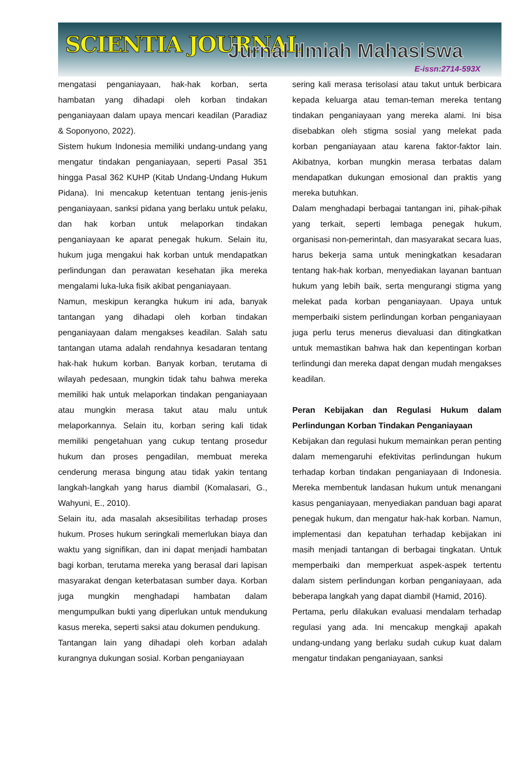SCIENTIA JOURNAL Jurnal Ilmiah Mahasiswa
E-issn:2714-593X
mengatasi penganiayaan, hak-hak korban, serta hambatan yang dihadapi oleh korban tindakan penganiayaan dalam upaya mencari keadilan (Paradiaz & Soponyono, 2022).
Sistem hukum Indonesia memiliki undang-undang yang mengatur tindakan penganiayaan, seperti Pasal 351 hingga Pasal 362 KUHP (Kitab Undang-Undang Hukum Pidana). Ini mencakup ketentuan tentang jenis-jenis penganiayaan, sanksi pidana yang berlaku untuk pelaku, dan hak korban untuk melaporkan tindakan penganiayaan ke aparat penegak hukum. Selain itu, hukum juga mengakui hak korban untuk mendapatkan perlindungan dan perawatan kesehatan jika mereka mengalami luka-luka fisik akibat penganiayaan.
Namun, meskipun kerangka hukum ini ada, banyak tantangan yang dihadapi oleh korban tindakan penganiayaan dalam mengakses keadilan. Salah satu tantangan utama adalah rendahnya kesadaran tentang hak-hak hukum korban. Banyak korban, terutama di wilayah pedesaan, mungkin tidak tahu bahwa mereka memiliki hak untuk melaporkan tindakan penganiayaan atau mungkin merasa takut atau malu untuk melaporkannya. Selain itu, korban sering kali tidak memiliki pengetahuan yang cukup tentang prosedur hukum dan proses pengadilan, membuat mereka cenderung merasa bingung atau tidak yakin tentang langkah-langkah yang harus diambil (Komalasari, G., Wahyuni, E., 2010).
Selain itu, ada masalah aksesibilitas terhadap proses hukum. Proses hukum seringkali memerlukan biaya dan waktu yang signifikan, dan ini dapat menjadi hambatan bagi korban, terutama mereka yang berasal dari lapisan masyarakat dengan keterbatasan sumber daya. Korban juga mungkin menghadapi hambatan dalam mengumpulkan bukti yang diperlukan untuk mendukung kasus mereka, seperti saksi atau dokumen pendukung.
Tantangan lain yang dihadapi oleh korban adalah kurangnya dukungan sosial. Korban penganiayaan
sering kali merasa terisolasi atau takut untuk berbicara kepada keluarga atau teman-teman mereka tentang tindakan penganiayaan yang mereka alami. Ini bisa disebabkan oleh stigma sosial yang melekat pada korban penganiayaan atau karena faktor-faktor lain. Akibatnya, korban mungkin merasa terbatas dalam mendapatkan dukungan emosional dan praktis yang mereka butuhkan.
Dalam menghadapi berbagai tantangan ini, pihak-pihak yang terkait, seperti lembaga penegak hukum, organisasi non-pemerintah, dan masyarakat secara luas, harus bekerja sama untuk meningkatkan kesadaran tentang hak-hak korban, menyediakan layanan bantuan hukum yang lebih baik, serta mengurangi stigma yang melekat pada korban penganiayaan. Upaya untuk memperbaiki sistem perlindungan korban penganiayaan juga perlu terus menerus dievaluasi dan ditingkatkan untuk memastikan bahwa hak dan kepentingan korban terlindungi dan mereka dapat dengan mudah mengakses keadilan.
Peran Kebijakan dan Regulasi Hukum dalam Perlindungan Korban Tindakan Penganiayaan
Kebijakan dan regulasi hukum memainkan peran penting dalam memengaruhi efektivitas perlindungan hukum terhadap korban tindakan penganiayaan di Indonesia. Mereka membentuk landasan hukum untuk menangani kasus penganiayaan, menyediakan panduan bagi aparat penegak hukum, dan mengatur hak-hak korban. Namun, implementasi dan kepatuhan terhadap kebijakan ini masih menjadi tantangan di berbagai tingkatan. Untuk memperbaiki dan memperkuat aspek-aspek tertentu dalam sistem perlindungan korban penganiayaan, ada beberapa langkah yang dapat diambil (Hamid, 2016).
Pertama, perlu dilakukan evaluasi mendalam terhadap regulasi yang ada. Ini mencakup mengkaji apakah undang-undang yang berlaku sudah cukup kuat dalam mengatur tindakan penganiayaan, sanksi